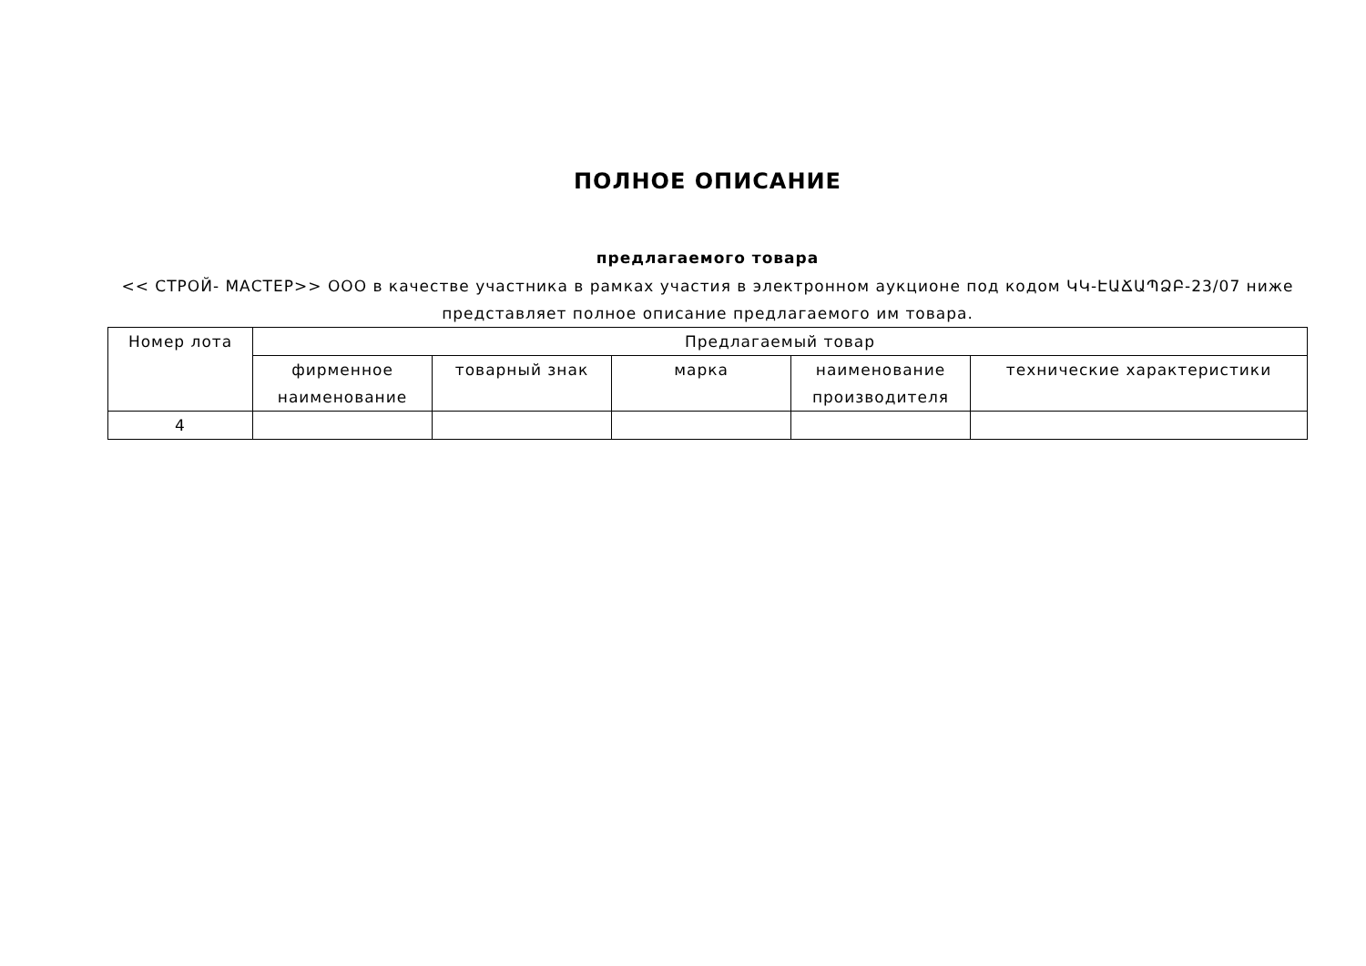ПОЛНОЕ ОПИСАНИЕ
предлагаемого товара
<< СТРОЙ- МАСТЕР>> ООО в качестве участника в рамках участия в электронном аукционе под кодом ԿԿ-ԷԱՃԱՊՁԲ-23/07 ниже представляет полное описание предлагаемого им товара.
| Номер лота | Предлагаемый товар | | | | |
| --- | --- | --- | --- | --- | --- |
| | фирменное наименование | товарный знак | марка | наименование производителя | технические характеристики |
| 4 | | | | | |